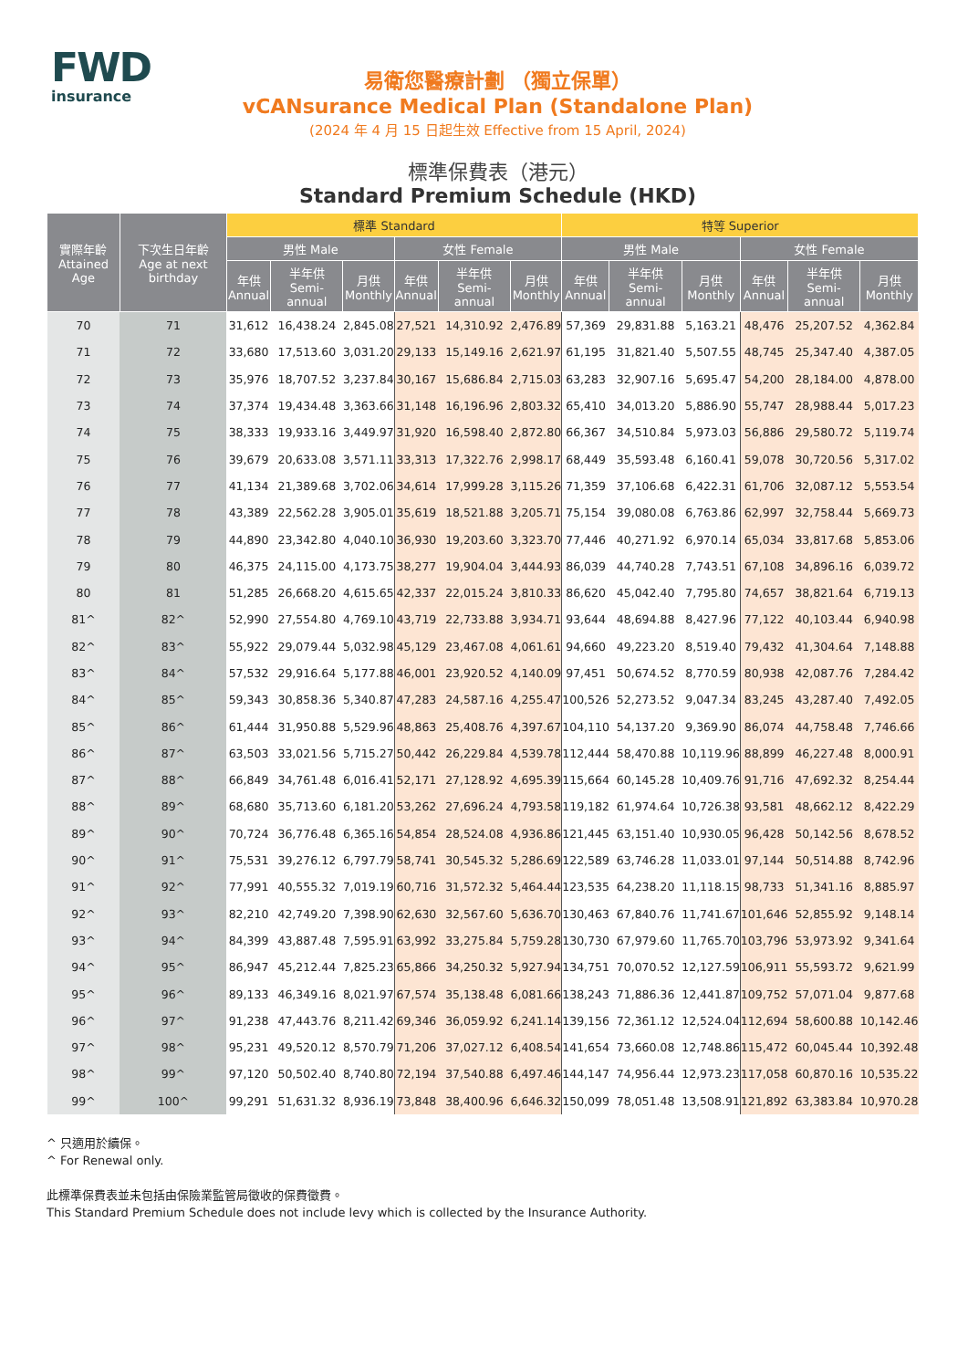FWD
insurance
易衛您醫療計劃 （獨立保單）
vCANsurance Medical Plan (Standalone Plan)
(2024 年 4 月 15 日起生效 Effective from 15 April, 2024)
標準保費表（港元）
Standard Premium Schedule (HKD)
| 實際年齡 Attained Age | 下次生日年齡 Age at next birthday | 標準 Standard | | | | | | 特等 Superior | | | | | |
| --- | --- | --- | --- | --- | --- | --- | --- | --- | --- | --- | --- | --- | --- |
| | | 男性 Male | | | 女性 Female | | | 男性 Male | | | 女性 Female | | |
| | | 年供 Annual | 半年供 Semi-annual | 月供 Monthly | 年供 Annual | 半年供 Semi-annual | 月供 Monthly | 年供 Annual | 半年供 Semi-annual | 月供 Monthly | 年供 Annual | 半年供 Semi-annual | 月供 Monthly |
| 70 | 71 | 31,612 | 16,438.24 | 2,845.08 | 27,521 | 14,310.92 | 2,476.89 | 57,369 | 29,831.88 | 5,163.21 | 48,476 | 25,207.52 | 4,362.84 |
| 71 | 72 | 33,680 | 17,513.60 | 3,031.20 | 29,133 | 15,149.16 | 2,621.97 | 61,195 | 31,821.40 | 5,507.55 | 48,745 | 25,347.40 | 4,387.05 |
| 72 | 73 | 35,976 | 18,707.52 | 3,237.84 | 30,167 | 15,686.84 | 2,715.03 | 63,283 | 32,907.16 | 5,695.47 | 54,200 | 28,184.00 | 4,878.00 |
| 73 | 74 | 37,374 | 19,434.48 | 3,363.66 | 31,148 | 16,196.96 | 2,803.32 | 65,410 | 34,013.20 | 5,886.90 | 55,747 | 28,988.44 | 5,017.23 |
| 74 | 75 | 38,333 | 19,933.16 | 3,449.97 | 31,920 | 16,598.40 | 2,872.80 | 66,367 | 34,510.84 | 5,973.03 | 56,886 | 29,580.72 | 5,119.74 |
| 75 | 76 | 39,679 | 20,633.08 | 3,571.11 | 33,313 | 17,322.76 | 2,998.17 | 68,449 | 35,593.48 | 6,160.41 | 59,078 | 30,720.56 | 5,317.02 |
| 76 | 77 | 41,134 | 21,389.68 | 3,702.06 | 34,614 | 17,999.28 | 3,115.26 | 71,359 | 37,106.68 | 6,422.31 | 61,706 | 32,087.12 | 5,553.54 |
| 77 | 78 | 43,389 | 22,562.28 | 3,905.01 | 35,619 | 18,521.88 | 3,205.71 | 75,154 | 39,080.08 | 6,763.86 | 62,997 | 32,758.44 | 5,669.73 |
| 78 | 79 | 44,890 | 23,342.80 | 4,040.10 | 36,930 | 19,203.60 | 3,323.70 | 77,446 | 40,271.92 | 6,970.14 | 65,034 | 33,817.68 | 5,853.06 |
| 79 | 80 | 46,375 | 24,115.00 | 4,173.75 | 38,277 | 19,904.04 | 3,444.93 | 86,039 | 44,740.28 | 7,743.51 | 67,108 | 34,896.16 | 6,039.72 |
| 80 | 81 | 51,285 | 26,668.20 | 4,615.65 | 42,337 | 22,015.24 | 3,810.33 | 86,620 | 45,042.40 | 7,795.80 | 74,657 | 38,821.64 | 6,719.13 |
| 81^ | 82^ | 52,990 | 27,554.80 | 4,769.10 | 43,719 | 22,733.88 | 3,934.71 | 93,644 | 48,694.88 | 8,427.96 | 77,122 | 40,103.44 | 6,940.98 |
| 82^ | 83^ | 55,922 | 29,079.44 | 5,032.98 | 45,129 | 23,467.08 | 4,061.61 | 94,660 | 49,223.20 | 8,519.40 | 79,432 | 41,304.64 | 7,148.88 |
| 83^ | 84^ | 57,532 | 29,916.64 | 5,177.88 | 46,001 | 23,920.52 | 4,140.09 | 97,451 | 50,674.52 | 8,770.59 | 80,938 | 42,087.76 | 7,284.42 |
| 84^ | 85^ | 59,343 | 30,858.36 | 5,340.87 | 47,283 | 24,587.16 | 4,255.47 | 100,526 | 52,273.52 | 9,047.34 | 83,245 | 43,287.40 | 7,492.05 |
| 85^ | 86^ | 61,444 | 31,950.88 | 5,529.96 | 48,863 | 25,408.76 | 4,397.67 | 104,110 | 54,137.20 | 9,369.90 | 86,074 | 44,758.48 | 7,746.66 |
| 86^ | 87^ | 63,503 | 33,021.56 | 5,715.27 | 50,442 | 26,229.84 | 4,539.78 | 112,444 | 58,470.88 | 10,119.96 | 88,899 | 46,227.48 | 8,000.91 |
| 87^ | 88^ | 66,849 | 34,761.48 | 6,016.41 | 52,171 | 27,128.92 | 4,695.39 | 115,664 | 60,145.28 | 10,409.76 | 91,716 | 47,692.32 | 8,254.44 |
| 88^ | 89^ | 68,680 | 35,713.60 | 6,181.20 | 53,262 | 27,696.24 | 4,793.58 | 119,182 | 61,974.64 | 10,726.38 | 93,581 | 48,662.12 | 8,422.29 |
| 89^ | 90^ | 70,724 | 36,776.48 | 6,365.16 | 54,854 | 28,524.08 | 4,936.86 | 121,445 | 63,151.40 | 10,930.05 | 96,428 | 50,142.56 | 8,678.52 |
| 90^ | 91^ | 75,531 | 39,276.12 | 6,797.79 | 58,741 | 30,545.32 | 5,286.69 | 122,589 | 63,746.28 | 11,033.01 | 97,144 | 50,514.88 | 8,742.96 |
| 91^ | 92^ | 77,991 | 40,555.32 | 7,019.19 | 60,716 | 31,572.32 | 5,464.44 | 123,535 | 64,238.20 | 11,118.15 | 98,733 | 51,341.16 | 8,885.97 |
| 92^ | 93^ | 82,210 | 42,749.20 | 7,398.90 | 62,630 | 32,567.60 | 5,636.70 | 130,463 | 67,840.76 | 11,741.67 | 101,646 | 52,855.92 | 9,148.14 |
| 93^ | 94^ | 84,399 | 43,887.48 | 7,595.91 | 63,992 | 33,275.84 | 5,759.28 | 130,730 | 67,979.60 | 11,765.70 | 103,796 | 53,973.92 | 9,341.64 |
| 94^ | 95^ | 86,947 | 45,212.44 | 7,825.23 | 65,866 | 34,250.32 | 5,927.94 | 134,751 | 70,070.52 | 12,127.59 | 106,911 | 55,593.72 | 9,621.99 |
| 95^ | 96^ | 89,133 | 46,349.16 | 8,021.97 | 67,574 | 35,138.48 | 6,081.66 | 138,243 | 71,886.36 | 12,441.87 | 109,752 | 57,071.04 | 9,877.68 |
| 96^ | 97^ | 91,238 | 47,443.76 | 8,211.42 | 69,346 | 36,059.92 | 6,241.14 | 139,156 | 72,361.12 | 12,524.04 | 112,694 | 58,600.88 | 10,142.46 |
| 97^ | 98^ | 95,231 | 49,520.12 | 8,570.79 | 71,206 | 37,027.12 | 6,408.54 | 141,654 | 73,660.08 | 12,748.86 | 115,472 | 60,045.44 | 10,392.48 |
| 98^ | 99^ | 97,120 | 50,502.40 | 8,740.80 | 72,194 | 37,540.88 | 6,497.46 | 144,147 | 74,956.44 | 12,973.23 | 117,058 | 60,870.16 | 10,535.22 |
| 99^ | 100^ | 99,291 | 51,631.32 | 8,936.19 | 73,848 | 38,400.96 | 6,646.32 | 150,099 | 78,051.48 | 13,508.91 | 121,892 | 63,383.84 | 10,970.28 |
^ 只適用於續保。
^ For Renewal only.
此標準保費表並未包括由保險業監管局徵收的保費徵費。
This Standard Premium Schedule does not include levy which is collected by the Insurance Authority.